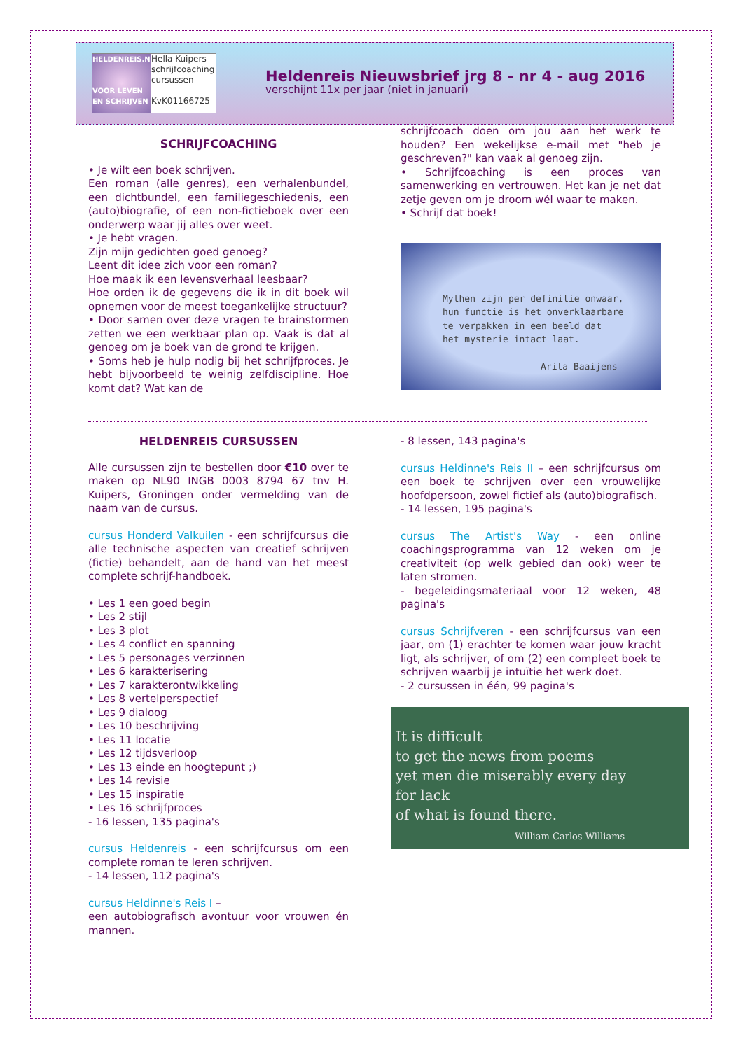HELDENREIS.NL
VOOR LEVEN EN SCHRIJVEN
Hella Kuipers
schrijfcoaching
cursussen
KvK01166725
Heldenreis Nieuwsbrief jrg 8 - nr 4 - aug 2016
verschijnt 11x per jaar (niet in januari)
SCHRIJFCOACHING
• Je wilt een boek schrijven.
Een roman (alle genres), een verhalenbundel, een dichtbundel, een familiegeschiedenis, een (auto)biografie, of een non-fictieboek over een onderwerp waar jij alles over weet.
• Je hebt vragen.
Zijn mijn gedichten goed genoeg?
Leent dit idee zich voor een roman?
Hoe maak ik een levensverhaal leesbaar?
Hoe orden ik de gegevens die ik in dit boek wil opnemen voor de meest toegankelijke structuur?
• Door samen over deze vragen te brainstormen zetten we een werkbaar plan op. Vaak is dat al genoeg om je boek van de grond te krijgen.
• Soms heb je hulp nodig bij het schrijfproces. Je hebt bijvoorbeeld te weinig zelfdiscipline. Hoe komt dat? Wat kan de
schrijfcoach doen om jou aan het werk te houden? Een wekelijkse e-mail met "heb je geschreven?" kan vaak al genoeg zijn.
• Schrijfcoaching is een proces van samenwerking en vertrouwen. Het kan je net dat zetje geven om je droom wél waar te maken.
• Schrijf dat boek!
Mythen zijn per definitie onwaar,
hun functie is het onverklaarbare
te verpakken in een beeld dat
het mysterie intact laat.
Arita Baaijens
HELDENREIS CURSUSSEN
Alle cursussen zijn te bestellen door €10 over te maken op NL90 INGB 0003 8794 67 tnv H. Kuipers, Groningen onder vermelding van de naam van de cursus.
cursus Honderd Valkuilen - een schrijfcursus die alle technische aspecten van creatief schrijven (fictie) behandelt, aan de hand van het meest complete schrijf-handboek.
• Les 1 een goed begin
• Les 2 stijl
• Les 3 plot
• Les 4 conflict en spanning
• Les 5 personages verzinnen
• Les 6 karakterisering
• Les 7 karakterontwikkeling
• Les 8 vertelperspectief
• Les 9 dialoog
• Les 10 beschrijving
• Les 11 locatie
• Les 12 tijdsverloop
• Les 13 einde en hoogtepunt ;)
• Les 14 revisie
• Les 15 inspiratie
• Les 16 schrijfproces
- 16 lessen, 135 pagina's
cursus Heldenreis - een schrijfcursus om een complete roman te leren schrijven.
- 14 lessen, 112 pagina's
cursus Heldinne's Reis I –
een autobiografisch avontuur voor vrouwen én mannen.
- 8 lessen, 143 pagina's
cursus Heldinne's Reis II – een schrijfcursus om een boek te schrijven over een vrouwelijke hoofdpersoon, zowel fictief als (auto)biografisch.
- 14 lessen, 195 pagina's
cursus The Artist's Way - een online coachingsprogramma van 12 weken om je creativiteit (op welk gebied dan ook) weer te laten stromen.
- begeleidingsmateriaal voor 12 weken, 48 pagina's
cursus Schrijfveren - een schrijfcursus van een jaar, om (1) erachter te komen waar jouw kracht ligt, als schrijver, of om (2) een compleet boek te schrijven waarbij je intuïtie het werk doet.
- 2 cursussen in één, 99 pagina's
It is difficult
to get the news from poems
yet men die miserably every day
for lack
of what is found there.
William Carlos Williams